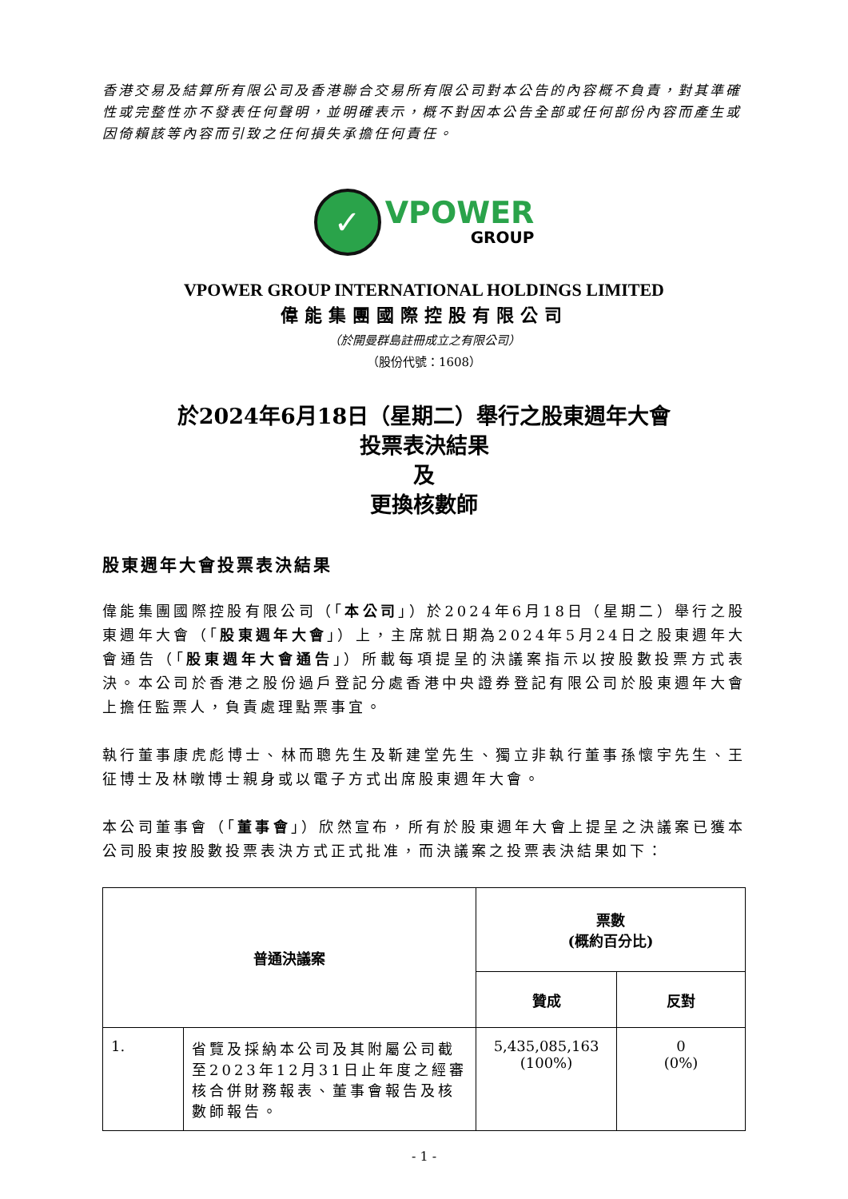香港交易及結算所有限公司及香港聯合交易所有限公司對本公告的內容概不負責，對其準確性或完整性亦不發表任何聲明，並明確表示，概不對因本公告全部或任何部份內容而產生或因倚賴該等內容而引致之任何損失承擔任何責任。
✓
VPOWER
GROUP
VPOWER GROUP INTERNATIONAL HOLDINGS LIMITED
偉能集團國際控股有限公司
（於開曼群島註冊成立之有限公司）
（股份代號：1608）
於2024年6月18日（星期二）舉行之股東週年大會
投票表決結果
及
更換核數師
股東週年大會投票表決結果
偉能集團國際控股有限公司（「本公司」）於2024年6月18日（星期二）舉行之股東週年大會（「股東週年大會」）上，主席就日期為2024年5月24日之股東週年大會通告（「股東週年大會通告」）所載每項提呈的決議案指示以按股數投票方式表決。本公司於香港之股份過戶登記分處香港中央證券登記有限公司於股東週年大會上擔任監票人，負責處理點票事宜。
執行董事康虎彪博士、林而聰先生及靳建堂先生、獨立非執行董事孫懷宇先生、王征博士及林暾博士親身或以電子方式出席股東週年大會。
本公司董事會（「董事會」）欣然宣布，所有於股東週年大會上提呈之決議案已獲本公司股東按股數投票表決方式正式批准，而決議案之投票表決結果如下：
| 普通決議案 | | 票數 (概約百分比) | |
| --- | --- | --- | --- |
| | | 贊成 | 反對 |
| 1. | 省覽及採納本公司及其附屬公司截至2023年12月31日止年度之經審核合併財務報表、董事會報告及核數師報告。 | 5,435,085,163 (100%) | 0 (0%) |
- 1 -